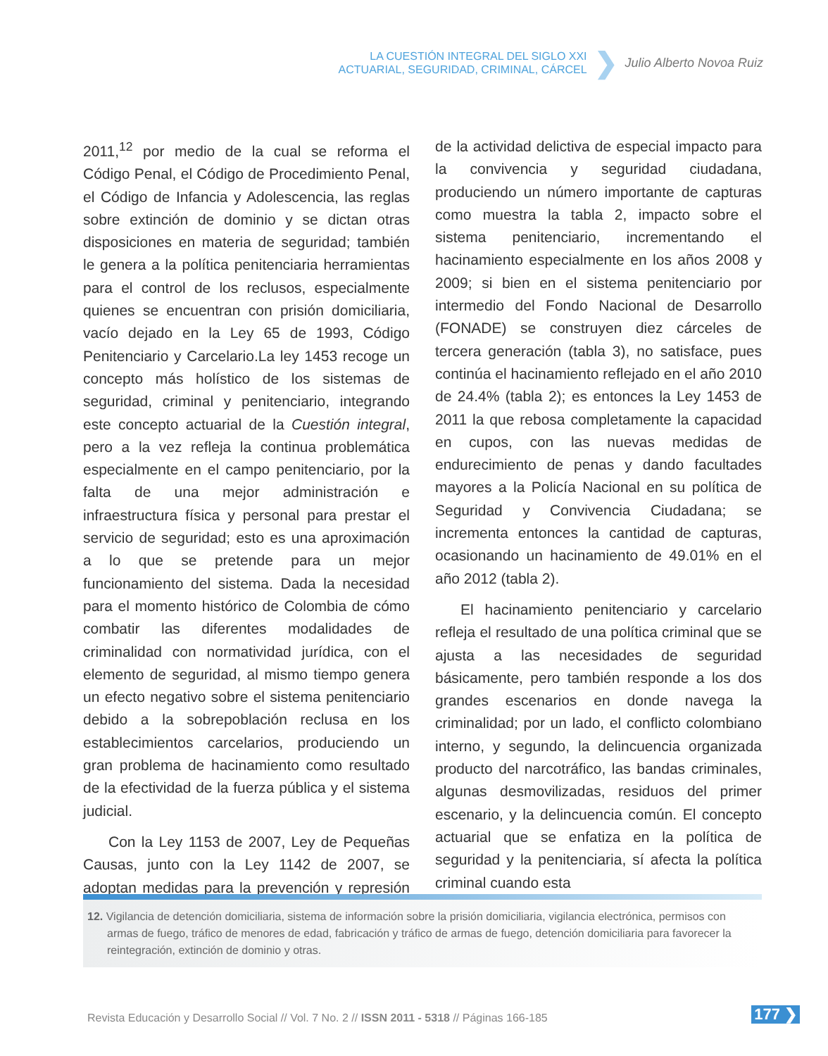LA CUESTIÓN INTEGRAL DEL SIGLO XXI
ACTUARIAL, SEGURIDAD, CRIMINAL, CÁRCEL
❯
Julio Alberto Novoa Ruiz
2011,<sup>12</sup> por medio de la cual se reforma el Código Penal, el Código de Procedimiento Penal, el Código de Infancia y Adolescencia, las reglas sobre extinción de dominio y se dictan otras disposiciones en materia de seguridad; también le genera a la política penitenciaria herramientas para el control de los reclusos, especialmente quienes se encuentran con prisión domiciliaria, vacío dejado en la Ley 65 de 1993, Código Penitenciario y Carcelario.La ley 1453 recoge un concepto más holístico de los sistemas de seguridad, criminal y penitenciario, integrando este concepto actuarial de la Cuestión integral, pero a la vez refleja la continua problemática especialmente en el campo penitenciario, por la falta de una mejor administración e infraestructura física y personal para prestar el servicio de seguridad; esto es una aproximación a lo que se pretende para un mejor funcionamiento del sistema. Dada la necesidad para el momento histórico de Colombia de cómo combatir las diferentes modalidades de criminalidad con normatividad jurídica, con el elemento de seguridad, al mismo tiempo genera un efecto negativo sobre el sistema penitenciario debido a la sobrepoblación reclusa en los establecimientos carcelarios, produciendo un gran problema de hacinamiento como resultado de la efectividad de la fuerza pública y el sistema judicial.
Con la Ley 1153 de 2007, Ley de Pequeñas Causas, junto con la Ley 1142 de 2007, se adoptan medidas para la prevención y represión de la actividad delictiva de especial impacto para la convivencia y seguridad ciudadana, produciendo un número importante de capturas como muestra la tabla 2, impacto sobre el sistema penitenciario, incrementando el hacinamiento especialmente en los años 2008 y 2009; si bien en el sistema penitenciario por intermedio del Fondo Nacional de Desarrollo (FONADE) se construyen diez cárceles de tercera generación (tabla 3), no satisface, pues continúa el hacinamiento reflejado en el año 2010 de 24.4% (tabla 2); es entonces la Ley 1453 de 2011 la que rebosa completamente la capacidad en cupos, con las nuevas medidas de endurecimiento de penas y dando facultades mayores a la Policía Nacional en su política de Seguridad y Convivencia Ciudadana; se incrementa entonces la cantidad de capturas, ocasionando un hacinamiento de 49.01% en el año 2012 (tabla 2).
El hacinamiento penitenciario y carcelario refleja el resultado de una política criminal que se ajusta a las necesidades de seguridad básicamente, pero también responde a los dos grandes escenarios en donde navega la criminalidad; por un lado, el conflicto colombiano interno, y segundo, la delincuencia organizada producto del narcotráfico, las bandas criminales, algunas desmovilizadas, residuos del primer escenario, y la delincuencia común. El concepto actuarial que se enfatiza en la política de seguridad y la penitenciaria, sí afecta la política criminal cuando esta
12. Vigilancia de detención domiciliaria, sistema de información sobre la prisión domiciliaria, vigilancia electrónica, permisos con armas de fuego, tráfico de menores de edad, fabricación y tráfico de armas de fuego, detención domiciliaria para favorecer la reintegración, extinción de dominio y otras.
Revista Educación y Desarrollo Social // Vol. 7 No. 2 // ISSN 2011 - 5318 // Páginas 166-185
177 ❯